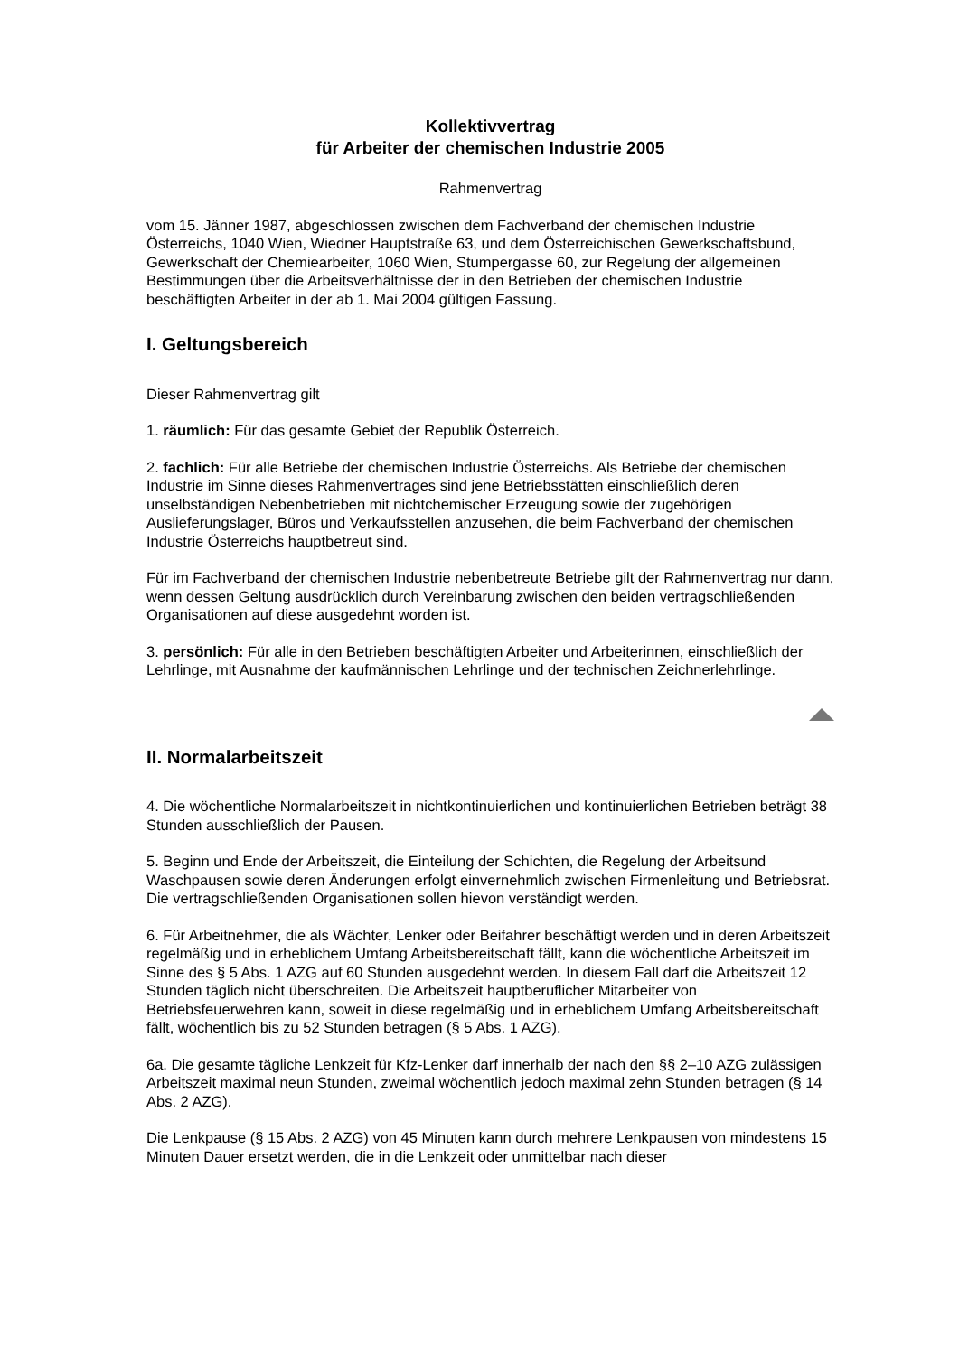Kollektivvertrag
für Arbeiter der chemischen Industrie 2005
Rahmenvertrag
vom 15. Jänner 1987, abgeschlossen zwischen dem Fachverband der chemischen Industrie Österreichs, 1040 Wien, Wiedner Hauptstraße 63, und dem Österreichischen Gewerkschaftsbund, Gewerkschaft der Chemiearbeiter, 1060 Wien, Stumpergasse 60, zur Regelung der allgemeinen Bestimmungen über die Arbeitsverhältnisse der in den Betrieben der chemischen Industrie beschäftigten Arbeiter in der ab 1. Mai 2004 gültigen Fassung.
I. Geltungsbereich
Dieser Rahmenvertrag gilt
1. räumlich: Für das gesamte Gebiet der Republik Österreich.
2. fachlich: Für alle Betriebe der chemischen Industrie Österreichs. Als Betriebe der chemischen Industrie im Sinne dieses Rahmenvertrages sind jene Betriebsstätten einschließlich deren unselbständigen Nebenbetrieben mit nichtchemischer Erzeugung sowie der zugehörigen Auslieferungslager, Büros und Verkaufsstellen anzusehen, die beim Fachverband der chemischen Industrie Österreichs hauptbetreut sind.
Für im Fachverband der chemischen Industrie nebenbetreute Betriebe gilt der Rahmenvertrag nur dann, wenn dessen Geltung ausdrücklich durch Vereinbarung zwischen den beiden vertragschließenden Organisationen auf diese ausgedehnt worden ist.
3. persönlich: Für alle in den Betrieben beschäftigten Arbeiter und Arbeiterinnen, einschließlich der Lehrlinge, mit Ausnahme der kaufmännischen Lehrlinge und der technischen Zeichnerlehrlinge.
II. Normalarbeitszeit
4. Die wöchentliche Normalarbeitszeit in nichtkontinuierlichen und kontinuierlichen Betrieben beträgt 38 Stunden ausschließlich der Pausen.
5. Beginn und Ende der Arbeitszeit, die Einteilung der Schichten, die Regelung der Arbeitsund Waschpausen sowie deren Änderungen erfolgt einvernehmlich zwischen Firmenleitung und Betriebsrat. Die vertragschließenden Organisationen sollen hievon verständigt werden.
6. Für Arbeitnehmer, die als Wächter, Lenker oder Beifahrer beschäftigt werden und in deren Arbeitszeit regelmäßig und in erheblichem Umfang Arbeitsbereitschaft fällt, kann die wöchentliche Arbeitszeit im Sinne des § 5 Abs. 1 AZG auf 60 Stunden ausgedehnt werden. In diesem Fall darf die Arbeitszeit 12 Stunden täglich nicht überschreiten. Die Arbeitszeit hauptberuflicher Mitarbeiter von Betriebsfeuerwehren kann, soweit in diese regelmäßig und in erheblichem Umfang Arbeitsbereitschaft fällt, wöchentlich bis zu 52 Stunden betragen (§ 5 Abs. 1 AZG).
6a. Die gesamte tägliche Lenkzeit für Kfz-Lenker darf innerhalb der nach den §§ 2–10 AZG zulässigen Arbeitszeit maximal neun Stunden, zweimal wöchentlich jedoch maximal zehn Stunden betragen (§ 14 Abs. 2 AZG).
Die Lenkpause (§ 15 Abs. 2 AZG) von 45 Minuten kann durch mehrere Lenkpausen von mindestens 15 Minuten Dauer ersetzt werden, die in die Lenkzeit oder unmittelbar nach dieser